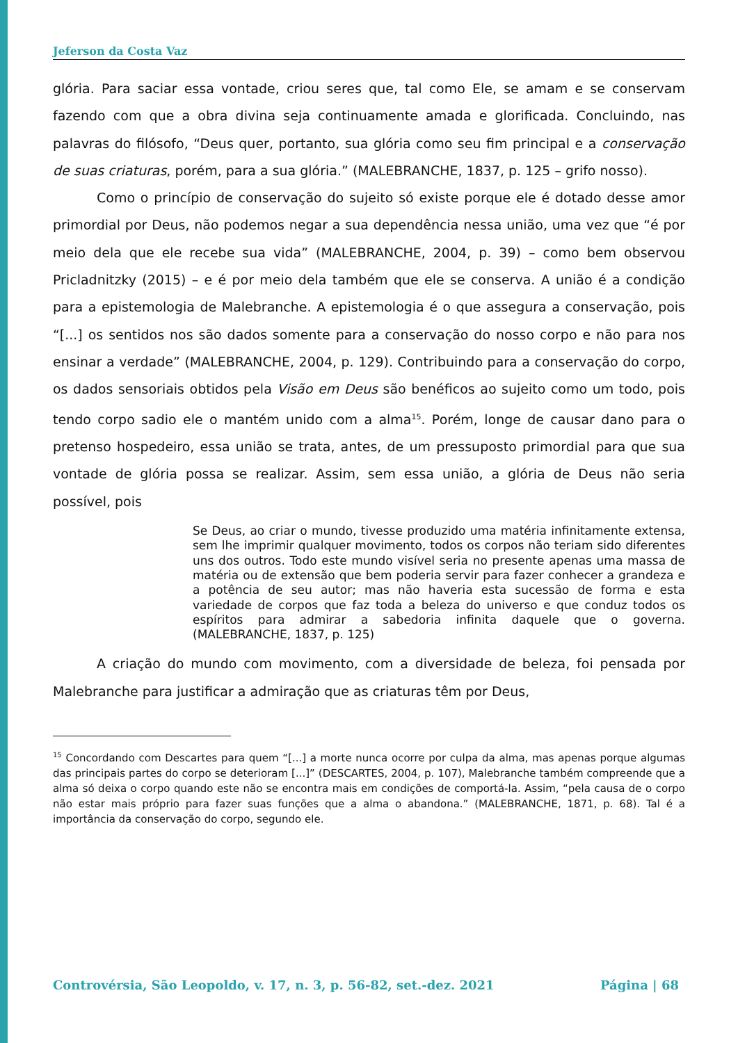Jeferson da Costa Vaz
glória. Para saciar essa vontade, criou seres que, tal como Ele, se amam e se conservam fazendo com que a obra divina seja continuamente amada e glorificada. Concluindo, nas palavras do filósofo, “Deus quer, portanto, sua glória como seu fim principal e a conservação de suas criaturas, porém, para a sua glória.” (MALEBRANCHE, 1837, p. 125 – grifo nosso).
Como o princípio de conservação do sujeito só existe porque ele é dotado desse amor primordial por Deus, não podemos negar a sua dependência nessa união, uma vez que “é por meio dela que ele recebe sua vida” (MALEBRANCHE, 2004, p. 39) – como bem observou Pricladnitzky (2015) – e é por meio dela também que ele se conserva. A união é a condição para a epistemologia de Malebranche. A epistemologia é o que assegura a conservação, pois “[...] os sentidos nos são dados somente para a conservação do nosso corpo e não para nos ensinar a verdade” (MALEBRANCHE, 2004, p. 129). Contribuindo para a conservação do corpo, os dados sensoriais obtidos pela Visão em Deus são benéficos ao sujeito como um todo, pois tendo corpo sadio ele o mantém unido com a alma<sup>15</sup>. Porém, longe de causar dano para o pretenso hospedeiro, essa união se trata, antes, de um pressuposto primordial para que sua vontade de glória possa se realizar. Assim, sem essa união, a glória de Deus não seria possível, pois
Se Deus, ao criar o mundo, tivesse produzido uma matéria infinitamente extensa, sem lhe imprimir qualquer movimento, todos os corpos não teriam sido diferentes uns dos outros. Todo este mundo visível seria no presente apenas uma massa de matéria ou de extensão que bem poderia servir para fazer conhecer a grandeza e a potência de seu autor; mas não haveria esta sucessão de forma e esta variedade de corpos que faz toda a beleza do universo e que conduz todos os espíritos para admirar a sabedoria infinita daquele que o governa. (MALEBRANCHE, 1837, p. 125)
A criação do mundo com movimento, com a diversidade de beleza, foi pensada por Malebranche para justificar a admiração que as criaturas têm por Deus,
<sup>15</sup> Concordando com Descartes para quem “[...] a morte nunca ocorre por culpa da alma, mas apenas porque algumas das principais partes do corpo se deterioram [...]” (DESCARTES, 2004, p. 107), Malebranche também compreende que a alma só deixa o corpo quando este não se encontra mais em condições de comportá-la. Assim, “pela causa de o corpo não estar mais próprio para fazer suas funções que a alma o abandona.” (MALEBRANCHE, 1871, p. 68). Tal é a importância da conservação do corpo, segundo ele.
Controvérsia, São Leopoldo, v. 17, n. 3, p. 56-82, set.-dez. 2021 Página | 68